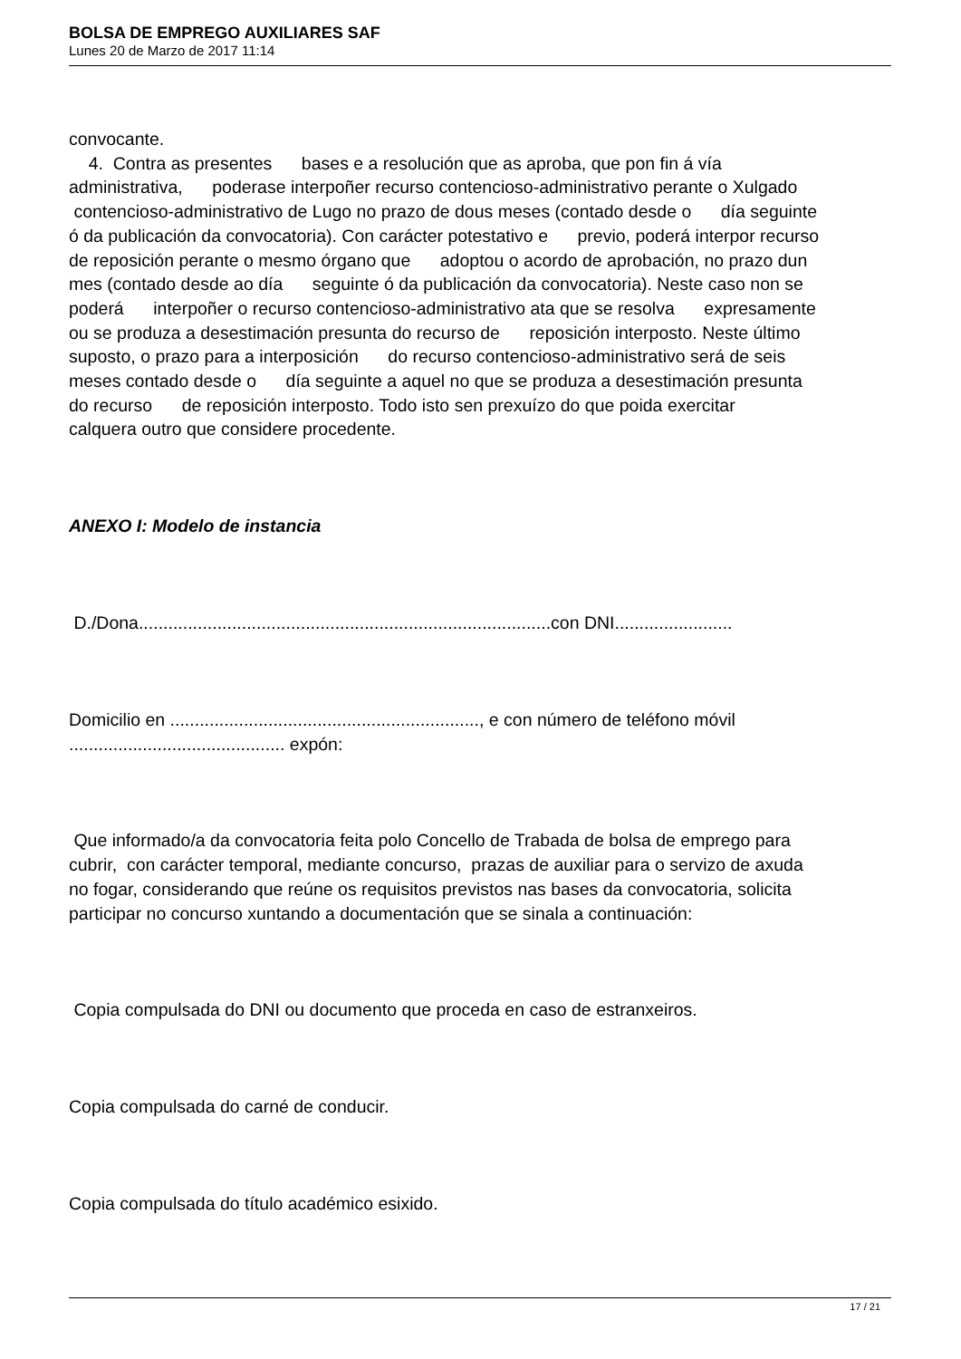BOLSA DE EMPREGO AUXILIARES SAF
Lunes 20 de Marzo de 2017 11:14
convocante. 4. Contra as presentes bases e a resolución que as aproba, que pon fin á vía administrativa, poderase interpoñer recurso contencioso-administrativo perante o Xulgado contencioso-administrativo de Lugo no prazo de dous meses (contado desde o día seguinte ó da publicación da convocatoria). Con carácter potestativo e previo, poderá interpor recurso de reposición perante o mesmo órgano que adoptou o acordo de aprobación, no prazo dun mes (contado desde ao día seguinte ó da publicación da convocatoria). Neste caso non se poderá interpoñer o recurso contencioso-administrativo ata que se resolva expresamente ou se produza a desestimación presunta do recurso de reposición interposto. Neste último suposto, o prazo para a interposición do recurso contencioso-administrativo será de seis meses contado desde o día seguinte a aquel no que se produza a desestimación presunta do recurso de reposición interposto. Todo isto sen prexuízo do que poida exercitar calquera outro que considere procedente. ANEXO I: Modelo de instancia D./Dona....................................................................................con DNI........................ Domicilio en ..............................................................., e con número de teléfono móvil ............................................ expón: Que informado/a da convocatoria feita polo Concello de Trabada de bolsa de emprego para cubrir, con carácter temporal, mediante concurso, prazas de auxiliar para o servizo de axuda no fogar, considerando que reúne os requisitos previstos nas bases da convocatoria, solicita participar no concurso xuntando a documentación que se sinala a continuación: Copia compulsada do DNI ou documento que proceda en caso de estranxeiros. Copia compulsada do carné de conducir. Copia compulsada do título académico esixido.
17 / 21